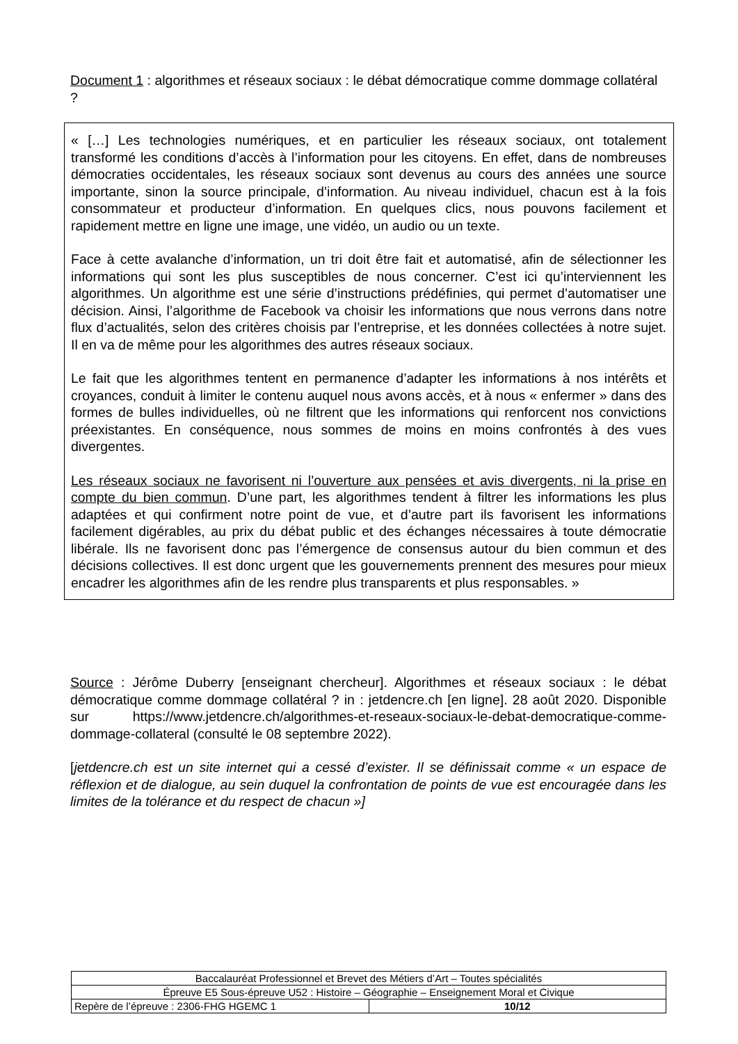Document 1 : algorithmes et réseaux sociaux : le débat démocratique comme dommage collatéral ?
« […] Les technologies numériques, et en particulier les réseaux sociaux, ont totalement transformé les conditions d’accès à l’information pour les citoyens. En effet, dans de nombreuses démocraties occidentales, les réseaux sociaux sont devenus au cours des années une source importante, sinon la source principale, d’information. Au niveau individuel, chacun est à la fois consommateur et producteur d’information. En quelques clics, nous pouvons facilement et rapidement mettre en ligne une image, une vidéo, un audio ou un texte.
Face à cette avalanche d’information, un tri doit être fait et automatisé, afin de sélectionner les informations qui sont les plus susceptibles de nous concerner. C’est ici qu’interviennent les algorithmes. Un algorithme est une série d’instructions prédéfinies, qui permet d’automatiser une décision. Ainsi, l’algorithme de Facebook va choisir les informations que nous verrons dans notre flux d’actualités, selon des critères choisis par l’entreprise, et les données collectées à notre sujet. Il en va de même pour les algorithmes des autres réseaux sociaux.
Le fait que les algorithmes tentent en permanence d’adapter les informations à nos intérêts et croyances, conduit à limiter le contenu auquel nous avons accès, et à nous « enfermer » dans des formes de bulles individuelles, où ne filtrent que les informations qui renforcent nos convictions préexistantes. En conséquence, nous sommes de moins en moins confrontés à des vues divergentes.
Les réseaux sociaux ne favorisent ni l’ouverture aux pensées et avis divergents, ni la prise en compte du bien commun. D’une part, les algorithmes tendent à filtrer les informations les plus adaptées et qui confirment notre point de vue, et d’autre part ils favorisent les informations facilement digérables, au prix du débat public et des échanges nécessaires à toute démocratie libérale. Ils ne favorisent donc pas l’émergence de consensus autour du bien commun et des décisions collectives. Il est donc urgent que les gouvernements prennent des mesures pour mieux encadrer les algorithmes afin de les rendre plus transparents et plus responsables. »
Source : Jérôme Duberry [enseignant chercheur]. Algorithmes et réseaux sociaux : le débat démocratique comme dommage collatéral ? in : jetdencre.ch [en ligne]. 28 août 2020. Disponible sur https://www.jetdencre.ch/algorithmes-et-reseaux-sociaux-le-debat-democratique-comme-dommage-collateral (consulté le 08 septembre 2022).
[jetdencre.ch est un site internet qui a cessé d’exister. Il se définissait comme « un espace de réflexion et de dialogue, au sein duquel la confrontation de points de vue est encouragée dans les limites de la tolérance et du respect de chacun »]
| Baccalauréat Professionnel et Brevet des Métiers d’Art – Toutes spécialités | |
| Épreuve E5 Sous-épreuve U52 : Histoire – Géographie – Enseignement Moral et Civique | |
| Repère de l’épreuve : 2306-FHG HGEMC 1 | 10/12 |